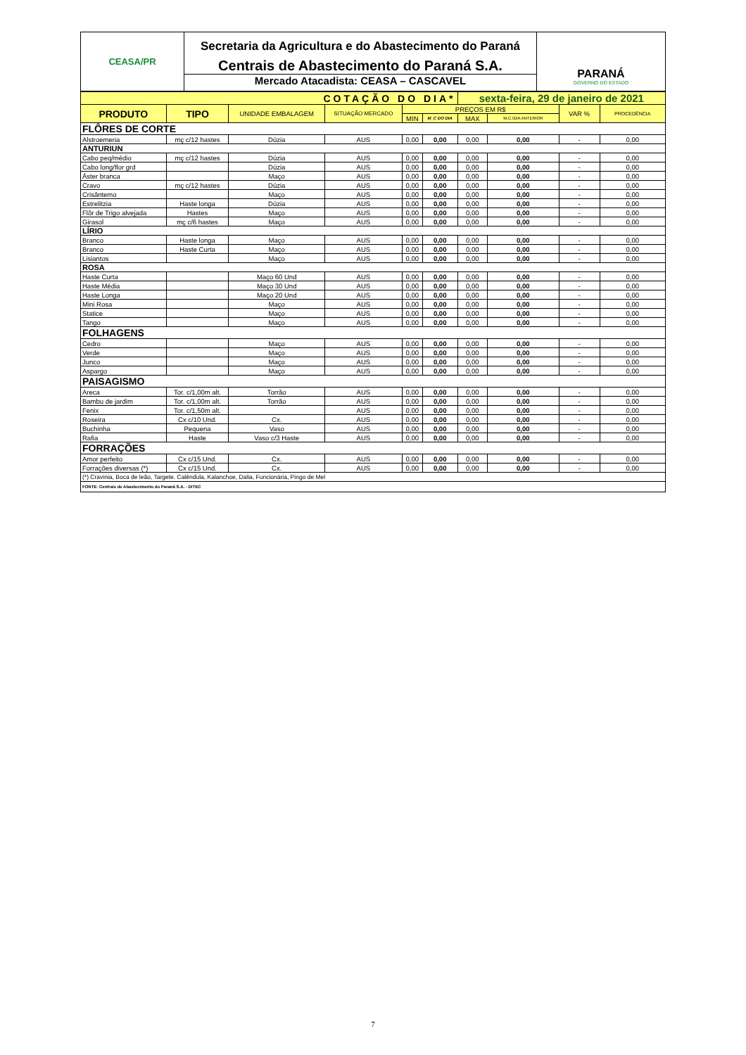CEASA/PR
Secretaria da Agricultura e do Abastecimento do Paraná
Centrais de Abastecimento do Paraná S.A.
Mercado Atacadista: CEASA – CASCAVEL
PARANÁ
GOVERNO DO ESTADO
| COTAÇÃO DO DIA* | | | | | | sexta-feira, 29 de janeiro de 2021 | | | |
| PRODUTO | TIPO | UNIDADE EMBALAGEM | SITUAÇÃO MERCADO | PREÇOS EM R$ | | | | VAR % | PROCEDÊNCIA |
| | | | | MIN | M_C DO DIA | MAX | M.C./DIA ANTERIOR | | |
| FLÔRES DE CORTE | | | | | | | | | |
| Alstroemeria | mç c/12 hastes | Dúzia | AUS | 0,00 | 0,00 | 0,00 | 0,00 | - | 0,00 |
| ANTURIUN | | | | | | | | | |
| Cabo peq/médio | mç c/12 hastes | Dúzia | AUS | 0,00 | 0,00 | 0,00 | 0,00 | - | 0,00 |
| Cabo long/flor grd | | Dúzia | AUS | 0,00 | 0,00 | 0,00 | 0,00 | - | 0,00 |
| Áster branca | | Maço | AUS | 0,00 | 0,00 | 0,00 | 0,00 | - | 0,00 |
| Cravo | mç c/12 hastes | Dúzia | AUS | 0,00 | 0,00 | 0,00 | 0,00 | - | 0,00 |
| Crisântemo | | Maço | AUS | 0,00 | 0,00 | 0,00 | 0,00 | - | 0,00 |
| Estrelitzia | Haste longa | Dúzia | AUS | 0,00 | 0,00 | 0,00 | 0,00 | - | 0,00 |
| Flôr de Trigo alvejada | Hastes | Maço | AUS | 0,00 | 0,00 | 0,00 | 0,00 | - | 0,00 |
| Girasol | mç c/6 hastes | Maço | AUS | 0,00 | 0,00 | 0,00 | 0,00 | - | 0,00 |
| LÍRIO | | | | | | | | | |
| Branco | Haste longa | Maço | AUS | 0,00 | 0,00 | 0,00 | 0,00 | - | 0,00 |
| Branco | Haste Curta | Maço | AUS | 0,00 | 0,00 | 0,00 | 0,00 | - | 0,00 |
| Lisiantos | | Maço | AUS | 0,00 | 0,00 | 0,00 | 0,00 | - | 0,00 |
| ROSA | | | | | | | | | |
| Haste Curta | | Maço 60 Und | AUS | 0,00 | 0,00 | 0,00 | 0,00 | - | 0,00 |
| Haste Média | | Maço 30 Und | AUS | 0,00 | 0,00 | 0,00 | 0,00 | - | 0,00 |
| Haste Longa | | Maço 20 Und | AUS | 0,00 | 0,00 | 0,00 | 0,00 | - | 0,00 |
| Mini Rosa | | Maço | AUS | 0,00 | 0,00 | 0,00 | 0,00 | - | 0,00 |
| Statice | | Maço | AUS | 0,00 | 0,00 | 0,00 | 0,00 | - | 0,00 |
| Tango | | Maço | AUS | 0,00 | 0,00 | 0,00 | 0,00 | - | 0,00 |
| FOLHAGENS | | | | | | | | | |
| Cedro | | Maço | AUS | 0,00 | 0,00 | 0,00 | 0,00 | - | 0,00 |
| Verde | | Maço | AUS | 0,00 | 0,00 | 0,00 | 0,00 | - | 0,00 |
| Junco | | Maço | AUS | 0,00 | 0,00 | 0,00 | 0,00 | - | 0,00 |
| Aspargo | | Maço | AUS | 0,00 | 0,00 | 0,00 | 0,00 | - | 0,00 |
| PAISAGISMO | | | | | | | | | |
| Areca | Tor. c/1,00m alt. | Torrão | AUS | 0,00 | 0,00 | 0,00 | 0,00 | - | 0,00 |
| Bambu de jardim | Tor. c/1,00m alt. | Torrão | AUS | 0,00 | 0,00 | 0,00 | 0,00 | - | 0,00 |
| Fenix | Tor. c/1,50m alt. | | AUS | 0,00 | 0,00 | 0,00 | 0,00 | - | 0,00 |
| Roseira | Cx c/10 Und. | Cx. | AUS | 0,00 | 0,00 | 0,00 | 0,00 | - | 0,00 |
| Buchinha | Pequena | Vaso | AUS | 0,00 | 0,00 | 0,00 | 0,00 | - | 0,00 |
| Rafia | Haste | Vaso c/3 Haste | AUS | 0,00 | 0,00 | 0,00 | 0,00 | - | 0,00 |
| FORRAÇÕES | | | | | | | | | |
| Amor perfeito | Cx c/15 Und. | Cx. | AUS | 0,00 | 0,00 | 0,00 | 0,00 | - | 0,00 |
| Forrações diversas (*) | Cx c/15 Und. | Cx. | AUS | 0,00 | 0,00 | 0,00 | 0,00 | - | 0,00 |
| (*) Cravinia, Boca de leão, Targete. Calêndula, Kalanchoe, Dalia, Funcionária, Pingo de Mel | | | | | | | | | |
| FONTE: Centrais de Abastecimento do Paraná S.A. - DITEC | | | | | | | | | |
7